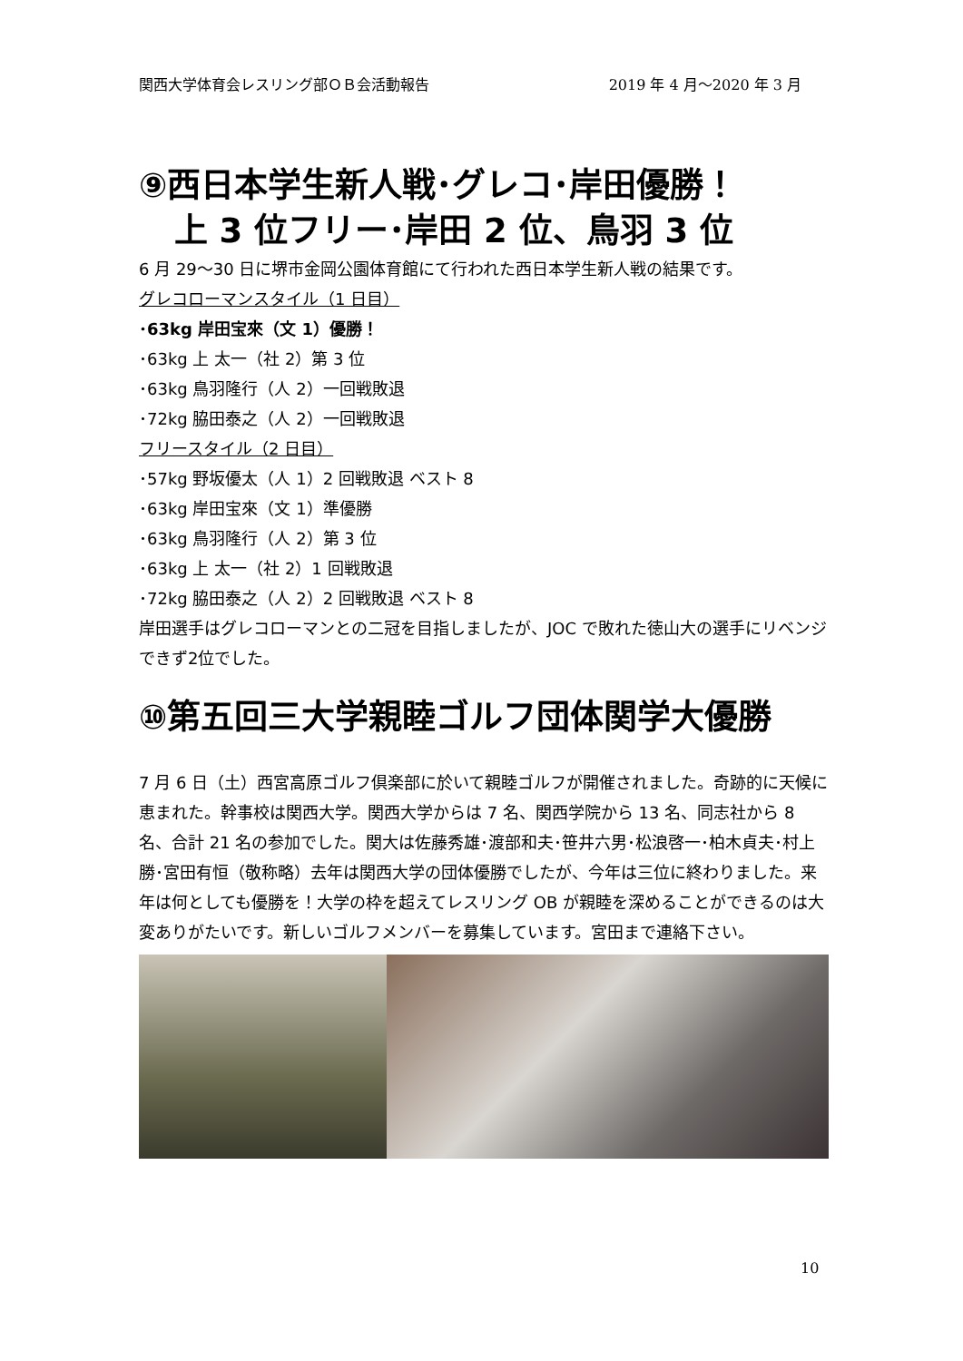関西大学体育会レスリング部ＯＢ会活動報告 2019 年 4 月～2020 年 3 月
⑨西日本学生新人戦･グレコ･岸田優勝！
上 3 位フリー･岸田 2 位、鳥羽 3 位
6 月 29～30 日に堺市金岡公園体育館にて行われた西日本学生新人戦の結果です。
グレコローマンスタイル（1 日目）
･63kg 岸田宝來（文 1）優勝！
･63kg 上 太一（社 2）第 3 位
･63kg 鳥羽隆行（人 2）一回戦敗退
･72kg 脇田泰之（人 2）一回戦敗退
フリースタイル（2 日目）
･57kg 野坂優太（人 1）2 回戦敗退 ベスト 8
･63kg 岸田宝來（文 1）準優勝
･63kg 鳥羽隆行（人 2）第 3 位
･63kg 上 太一（社 2）1 回戦敗退
･72kg 脇田泰之（人 2）2 回戦敗退 ベスト 8
岸田選手はグレコローマンとの二冠を目指しましたが、JOC で敗れた徳山大の選手にリベンジできず2位でした。
⑩第五回三大学親睦ゴルフ団体関学大優勝
7 月 6 日（土）西宮高原ゴルフ倶楽部に於いて親睦ゴルフが開催されました。奇跡的に天候に恵まれた。幹事校は関西大学。関西大学からは 7 名、関西学院から 13 名、同志社から 8 名、合計 21 名の参加でした。関大は佐藤秀雄･渡部和夫･笹井六男･松浪啓一･柏木貞夫･村上勝･宮田有恒（敬称略）去年は関西大学の団体優勝でしたが、今年は三位に終わりました。来年は何としても優勝を！大学の枠を超えてレスリング OB が親睦を深めることができるのは大変ありがたいです。新しいゴルフメンバーを募集しています。宮田まで連絡下さい。
10